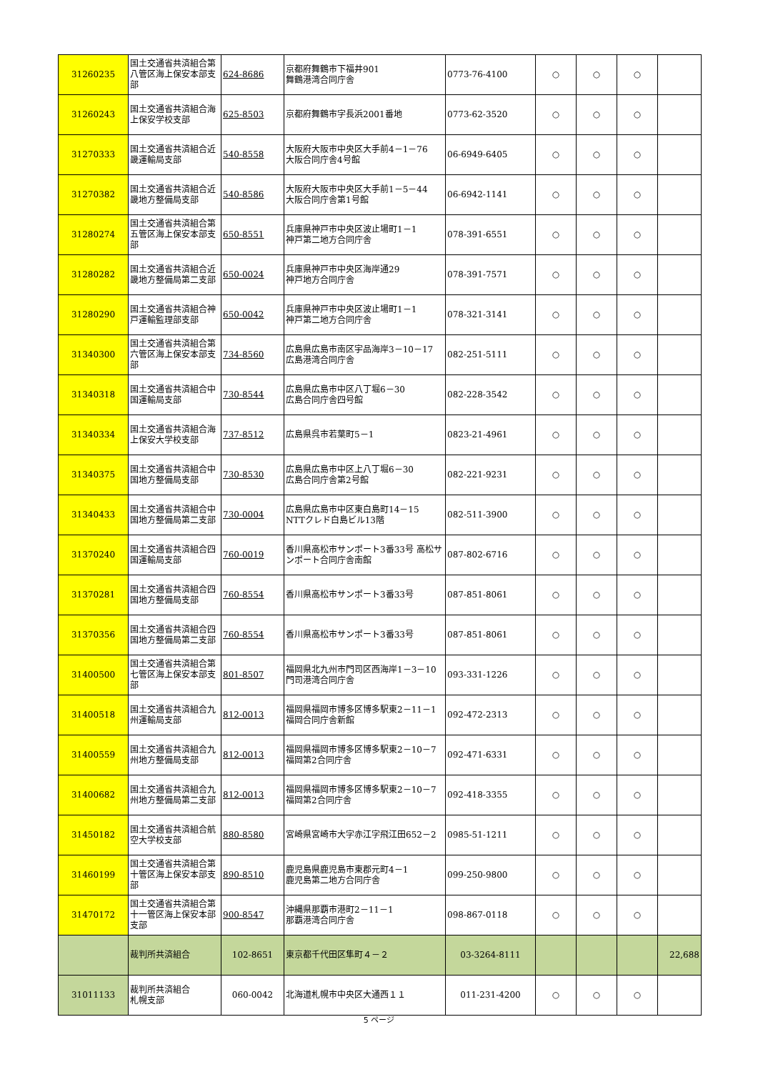| 31260235 | 国土交通省共済組合第八管区海上保安本部支部 | 624-8686 | 京都府舞鶴市下福井901 舞鶴港湾合同庁舎 | 0773-76-4100 | ○ | ○ | ○ | |
| 31260243 | 国土交通省共済組合海上保安学校支部 | 625-8503 | 京都府舞鶴市字長浜2001番地 | 0773-62-3520 | ○ | ○ | ○ | |
| 31270333 | 国土交通省共済組合近畿運輸局支部 | 540-8558 | 大阪府大阪市中央区大手前4－1－76 大阪合同庁舎4号館 | 06-6949-6405 | ○ | ○ | ○ | |
| 31270382 | 国土交通省共済組合近畿地方整備局支部 | 540-8586 | 大阪府大阪市中央区大手前1－5－44 大阪合同庁舎第1号館 | 06-6942-1141 | ○ | ○ | ○ | |
| 31280274 | 国土交通省共済組合第五管区海上保安本部支部 | 650-8551 | 兵庫県神戸市中央区波止場町1－1 神戸第二地方合同庁舎 | 078-391-6551 | ○ | ○ | ○ | |
| 31280282 | 国土交通省共済組合近畿地方整備局第二支部 | 650-0024 | 兵庫県神戸市中央区海岸通29 神戸地方合同庁舎 | 078-391-7571 | ○ | ○ | ○ | |
| 31280290 | 国土交通省共済組合神戸運輸監理部支部 | 650-0042 | 兵庫県神戸市中央区波止場町1－1 神戸第二地方合同庁舎 | 078-321-3141 | ○ | ○ | ○ | |
| 31340300 | 国土交通省共済組合第六管区海上保安本部支部 | 734-8560 | 広島県広島市南区宇品海岸3－10－17 広島港湾合同庁舎 | 082-251-5111 | ○ | ○ | ○ | |
| 31340318 | 国土交通省共済組合中国運輸局支部 | 730-8544 | 広島県広島市中区八丁堀6－30 広島合同庁舎四号館 | 082-228-3542 | ○ | ○ | ○ | |
| 31340334 | 国土交通省共済組合海上保安大学校支部 | 737-8512 | 広島県呉市若葉町5－1 | 0823-21-4961 | ○ | ○ | ○ | |
| 31340375 | 国土交通省共済組合中国地方整備局支部 | 730-8530 | 広島県広島市中区上八丁堀6－30 広島合同庁舎第2号館 | 082-221-9231 | ○ | ○ | ○ | |
| 31340433 | 国土交通省共済組合中国地方整備局第二支部 | 730-0004 | 広島県広島市中区東白島町14－15 NTTクレド白島ビル13階 | 082-511-3900 | ○ | ○ | ○ | |
| 31370240 | 国土交通省共済組合四国運輸局支部 | 760-0019 | 香川県高松市サンポート3番33号 高松サンポート合同庁舎南館 | 087-802-6716 | ○ | ○ | ○ | |
| 31370281 | 国土交通省共済組合四国地方整備局支部 | 760-8554 | 香川県高松市サンポート3番33号 | 087-851-8061 | ○ | ○ | ○ | |
| 31370356 | 国土交通省共済組合四国地方整備局第二支部 | 760-8554 | 香川県高松市サンポート3番33号 | 087-851-8061 | ○ | ○ | ○ | |
| 31400500 | 国土交通省共済組合第七管区海上保安本部支部 | 801-8507 | 福岡県北九州市門司区西海岸1－3－10 門司港湾合同庁舎 | 093-331-1226 | ○ | ○ | ○ | |
| 31400518 | 国土交通省共済組合九州運輸局支部 | 812-0013 | 福岡県福岡市博多区博多駅東2－11－1 福岡合同庁舎新館 | 092-472-2313 | ○ | ○ | ○ | |
| 31400559 | 国土交通省共済組合九州地方整備局支部 | 812-0013 | 福岡県福岡市博多区博多駅東2－10－7 福岡第2合同庁舎 | 092-471-6331 | ○ | ○ | ○ | |
| 31400682 | 国土交通省共済組合九州地方整備局第二支部 | 812-0013 | 福岡県福岡市博多区博多駅東2－10－7 福岡第2合同庁舎 | 092-418-3355 | ○ | ○ | ○ | |
| 31450182 | 国土交通省共済組合航空大学校支部 | 880-8580 | 宮崎県宮崎市大字赤江字飛江田652－2 | 0985-51-1211 | ○ | ○ | ○ | |
| 31460199 | 国土交通省共済組合第十管区海上保安本部支部 | 890-8510 | 鹿児島県鹿児島市東郡元町4－1 鹿児島第二地方合同庁舎 | 099-250-9800 | ○ | ○ | ○ | |
| 31470172 | 国土交通省共済組合第十一管区海上保安本部支部 | 900-8547 | 沖縄県那覇市港町2－11－1 那覇港湾合同庁舎 | 098-867-0118 | ○ | ○ | ○ | |
| | 裁判所共済組合 | 102-8651 | 東京都千代田区隼町４－２ | 03-3264-8111 | | | | 22,688 |
| 31011133 | 裁判所共済組合 札幌支部 | 060-0042 | 北海道札幌市中央区大通西１１ | 011-231-4200 | ○ | ○ | ○ | |
5 ページ